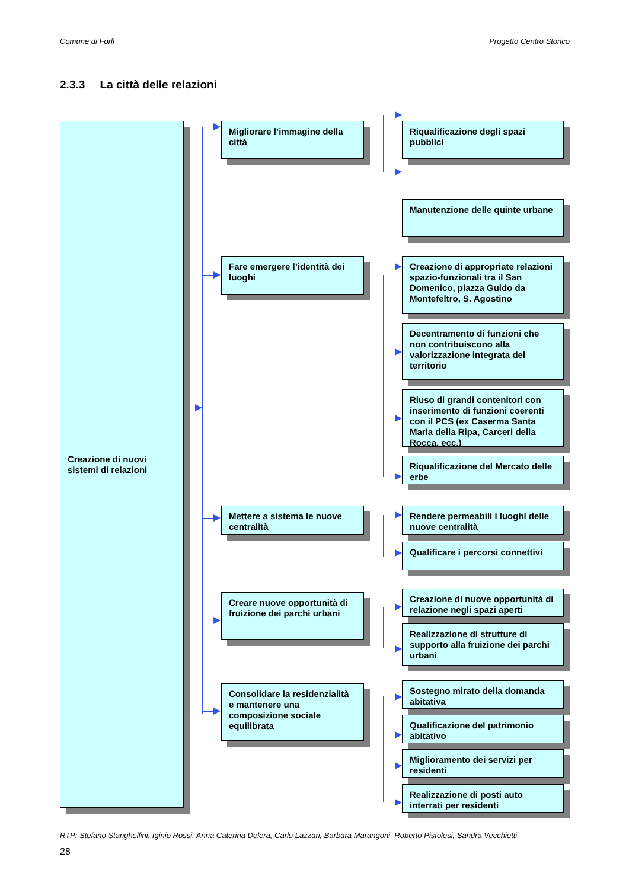Comune di Forlì Progetto Centro Storico
2.3.3 La città delle relazioni
Creazione di nuovi sistemi di relazioni
Migliorare l’immagine della città
Riqualificazione degli spazi pubblici
Manutenzione delle quinte urbane
Fare emergere l’identità dei luoghi
Creazione di appropriate relazioni spazio-funzionali tra il San Domenico, piazza Guido da Montefeltro, S. Agostino
Decentramento di funzioni che non contribuiscono alla valorizzazione integrata del territorio
Riuso di grandi contenitori con inserimento di funzioni coerenti con il PCS (ex Caserma Santa Maria della Ripa, Carceri della Rocca, ecc.)
Riqualificazione del Mercato delle erbe
Mettere a sistema le nuove centralità
Rendere permeabili i luoghi delle nuove centralità
Qualificare i percorsi connettivi
Creare nuove opportunità di fruizione dei parchi urbani
Creazione di nuove opportunità di relazione negli spazi aperti
Realizzazione di strutture di supporto alla fruizione dei parchi urbani
Consolidare la residenzialità e mantenere una composizione sociale equilibrata
Sostegno mirato della domanda abitativa
Qualificazione del patrimonio abitativo
Miglioramento dei servizi per residenti
Realizzazione di posti auto interrati per residenti
RTP: Stefano Stanghellini, Iginio Rossi, Anna Caterina Delera, Carlo Lazzari, Barbara Marangoni, Roberto Pistolesi, Sandra Vecchietti
28